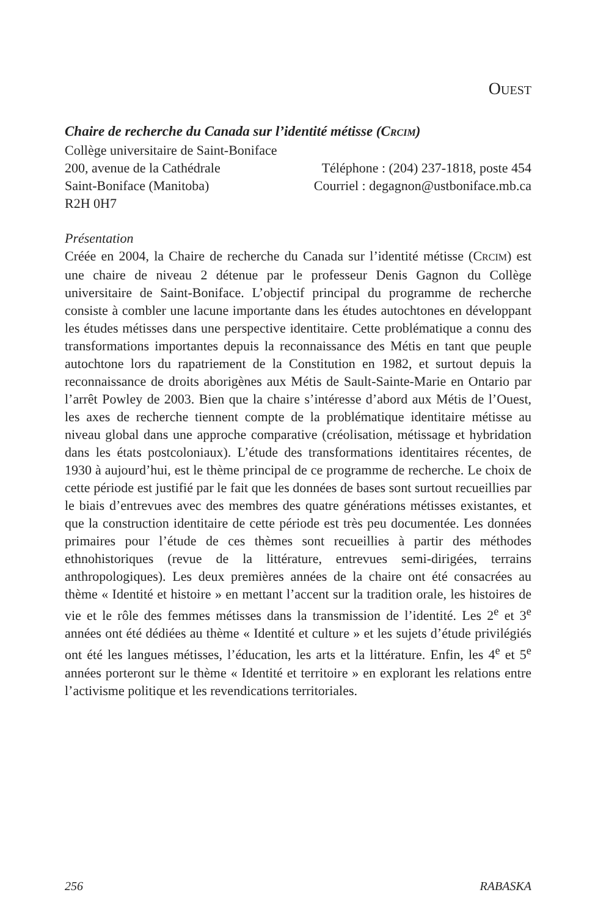OUEST
Chaire de recherche du Canada sur l’identité métisse (CRCIM)
Collège universitaire de Saint-Boniface
200, avenue de la Cathédrale Téléphone : (204) 237-1818, poste 454
Saint-Boniface (Manitoba) Courriel : degagnon@ustboniface.mb.ca
R2H 0H7
Présentation
Créée en 2004, la Chaire de recherche du Canada sur l’identité métisse (CRCIM) est une chaire de niveau 2 détenue par le professeur Denis Gagnon du Collège universitaire de Saint-Boniface. L’objectif principal du programme de recherche consiste à combler une lacune importante dans les études autochtones en développant les études métisses dans une perspective identitaire. Cette problématique a connu des transformations importantes depuis la reconnaissance des Métis en tant que peuple autochtone lors du rapatriement de la Constitution en 1982, et surtout depuis la reconnaissance de droits aborigènes aux Métis de Sault-Sainte-Marie en Ontario par l’arrêt Powley de 2003. Bien que la chaire s’intéresse d’abord aux Métis de l’Ouest, les axes de recherche tiennent compte de la problématique identitaire métisse au niveau global dans une approche comparative (créolisation, métissage et hybridation dans les états postcoloniaux). L’étude des transformations identitaires récentes, de 1930 à aujourd’hui, est le thème principal de ce programme de recherche. Le choix de cette période est justifié par le fait que les données de bases sont surtout recueillies par le biais d’entrevues avec des membres des quatre générations métisses existantes, et que la construction identitaire de cette période est très peu documentée. Les données primaires pour l’étude de ces thèmes sont recueillies à partir des méthodes ethnohistoriques (revue de la littérature, entrevues semi-dirigées, terrains anthropologiques). Les deux premières années de la chaire ont été consacrées au thème « Identité et histoire » en mettant l’accent sur la tradition orale, les histoires de vie et le rôle des femmes métisses dans la transmission de l’identité. Les 2<sup>e</sup> et 3<sup>e</sup> années ont été dédiées au thème « Identité et culture » et les sujets d’étude privilégiés ont été les langues métisses, l’éducation, les arts et la littérature. Enfin, les 4<sup>e</sup> et 5<sup>e</sup> années porteront sur le thème « Identité et territoire » en explorant les relations entre l’activisme politique et les revendications territoriales.
256 RABASKA